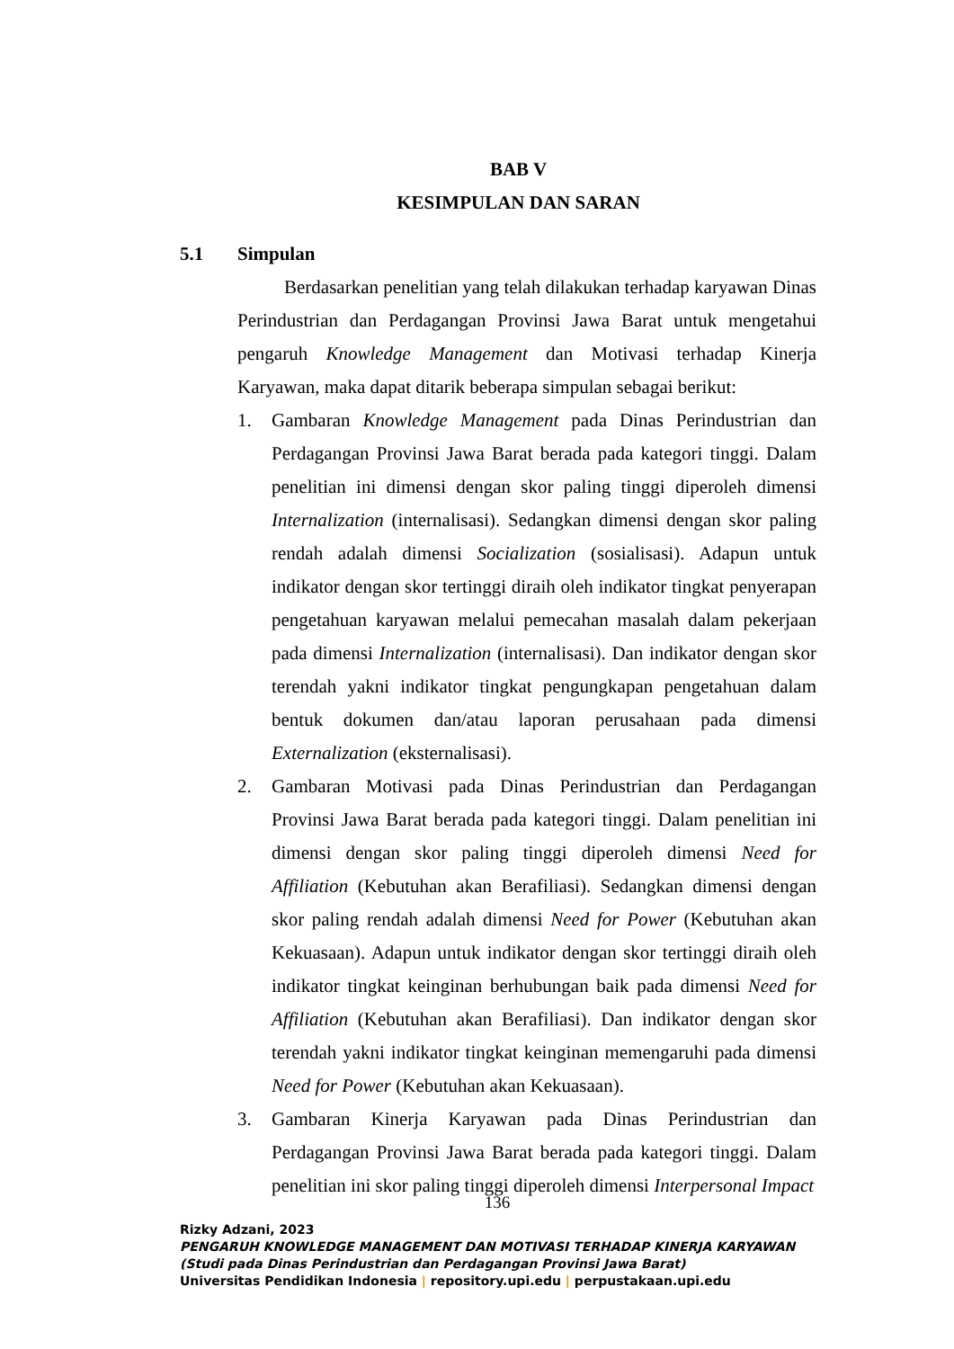BAB V
KESIMPULAN DAN SARAN
5.1 Simpulan
Berdasarkan penelitian yang telah dilakukan terhadap karyawan Dinas Perindustrian dan Perdagangan Provinsi Jawa Barat untuk mengetahui pengaruh Knowledge Management dan Motivasi terhadap Kinerja Karyawan, maka dapat ditarik beberapa simpulan sebagai berikut:
1. Gambaran Knowledge Management pada Dinas Perindustrian dan Perdagangan Provinsi Jawa Barat berada pada kategori tinggi. Dalam penelitian ini dimensi dengan skor paling tinggi diperoleh dimensi Internalization (internalisasi). Sedangkan dimensi dengan skor paling rendah adalah dimensi Socialization (sosialisasi). Adapun untuk indikator dengan skor tertinggi diraih oleh indikator tingkat penyerapan pengetahuan karyawan melalui pemecahan masalah dalam pekerjaan pada dimensi Internalization (internalisasi). Dan indikator dengan skor terendah yakni indikator tingkat pengungkapan pengetahuan dalam bentuk dokumen dan/atau laporan perusahaan pada dimensi Externalization (eksternalisasi).
2. Gambaran Motivasi pada Dinas Perindustrian dan Perdagangan Provinsi Jawa Barat berada pada kategori tinggi. Dalam penelitian ini dimensi dengan skor paling tinggi diperoleh dimensi Need for Affiliation (Kebutuhan akan Berafiliasi). Sedangkan dimensi dengan skor paling rendah adalah dimensi Need for Power (Kebutuhan akan Kekuasaan). Adapun untuk indikator dengan skor tertinggi diraih oleh indikator tingkat keinginan berhubungan baik pada dimensi Need for Affiliation (Kebutuhan akan Berafiliasi). Dan indikator dengan skor terendah yakni indikator tingkat keinginan memengaruhi pada dimensi Need for Power (Kebutuhan akan Kekuasaan).
3. Gambaran Kinerja Karyawan pada Dinas Perindustrian dan Perdagangan Provinsi Jawa Barat berada pada kategori tinggi. Dalam penelitian ini skor paling tinggi diperoleh dimensi Interpersonal Impact
136
Rizky Adzani, 2023
PENGARUH KNOWLEDGE MANAGEMENT DAN MOTIVASI TERHADAP KINERJA KARYAWAN
(Studi pada Dinas Perindustrian dan Perdagangan Provinsi Jawa Barat)
Universitas Pendidikan Indonesia | repository.upi.edu | perpustakaan.upi.edu